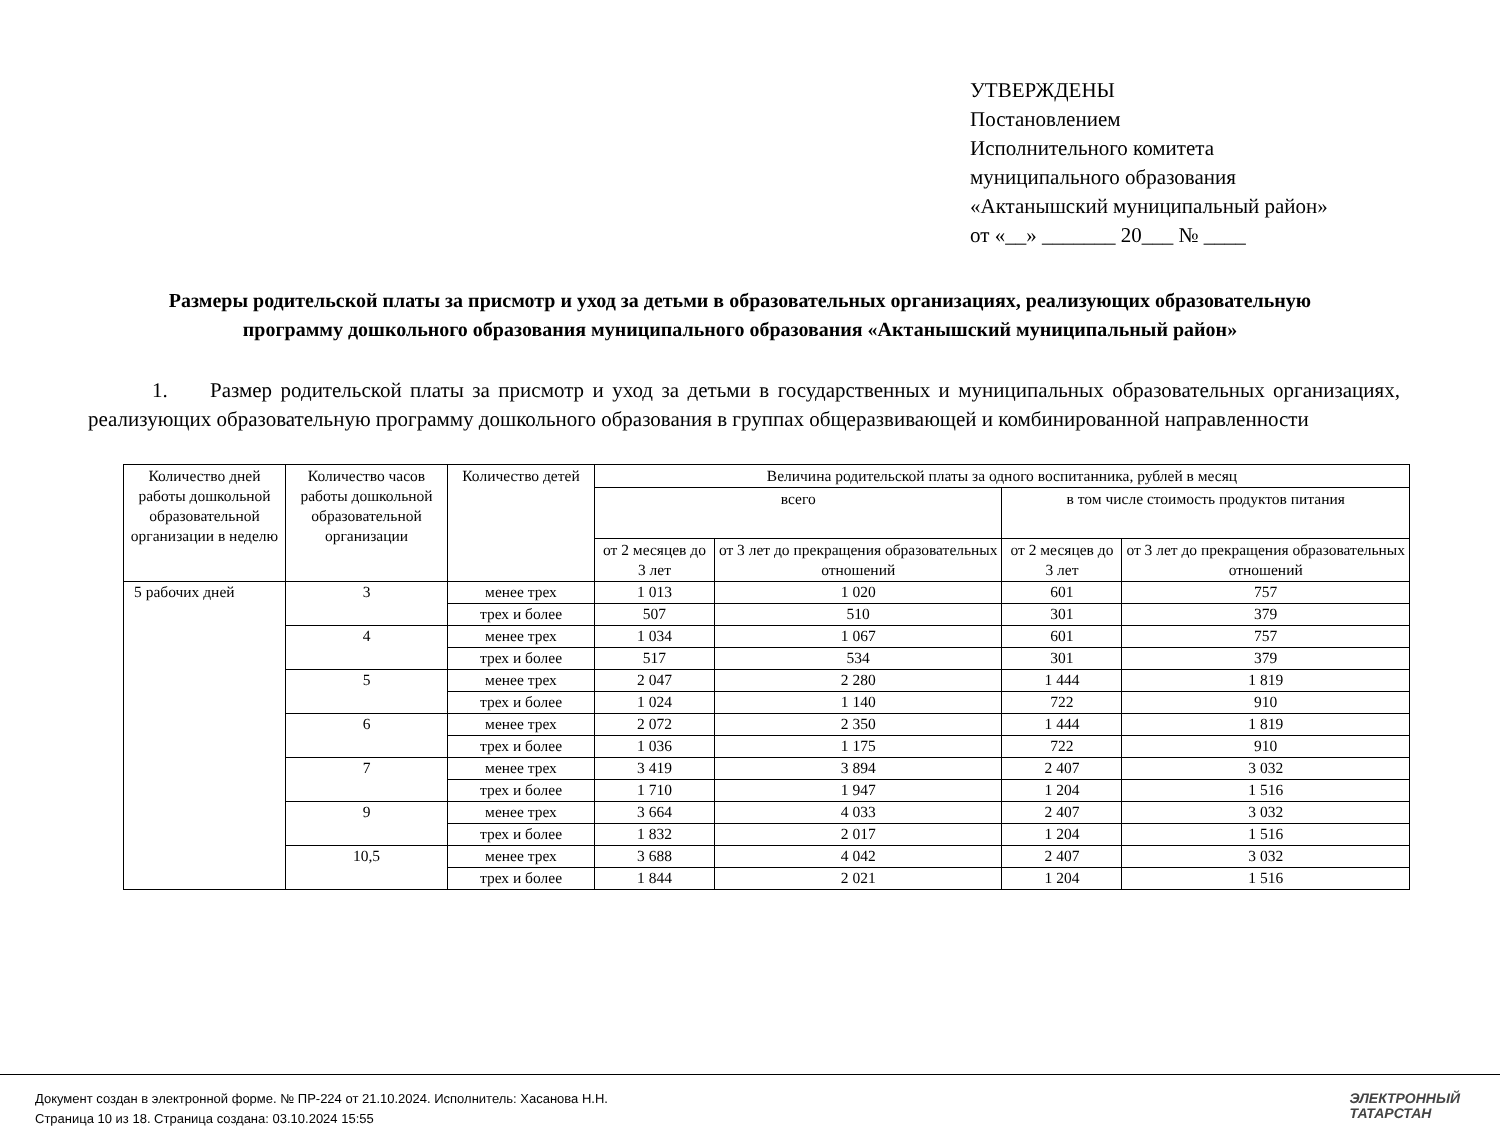УТВЕРЖДЕНЫ
Постановлением
Исполнительного комитета
муниципального образования
«Актанышский муниципальный район»
от «__» _______ 20___ № ____
Размеры родительской платы за присмотр и уход за детьми в образовательных организациях, реализующих образовательную программу дошкольного образования муниципального образования «Актанышский муниципальный район»
1. Размер родительской платы за присмотр и уход за детьми в государственных и муниципальных образовательных организациях, реализующих образовательную программу дошкольного образования в группах общеразвивающей и комбинированной направленности
| Количество дней работы дошкольной образовательной организации в неделю | Количество часов работы дошкольной образовательной организации | Количество детей | Величина родительской платы за одного воспитанника, рублей в месяц | | | |
| --- | --- | --- | --- | --- | --- | --- |
| | | | всего | | в том числе стоимость продуктов питания | |
| | | | от 2 месяцев до 3 лет | от 3 лет до прекращения образовательных отношений | от 2 месяцев до 3 лет | от 3 лет до прекращения образовательных отношений |
| 5 рабочих дней | 3 | менее трех | 1 013 | 1 020 | 601 | 757 |
| | | трех и более | 507 | 510 | 301 | 379 |
| | 4 | менее трех | 1 034 | 1 067 | 601 | 757 |
| | | трех и более | 517 | 534 | 301 | 379 |
| | 5 | менее трех | 2 047 | 2 280 | 1 444 | 1 819 |
| | | трех и более | 1 024 | 1 140 | 722 | 910 |
| | 6 | менее трех | 2 072 | 2 350 | 1 444 | 1 819 |
| | | трех и более | 1 036 | 1 175 | 722 | 910 |
| | 7 | менее трех | 3 419 | 3 894 | 2 407 | 3 032 |
| | | трех и более | 1 710 | 1 947 | 1 204 | 1 516 |
| | 9 | менее трех | 3 664 | 4 033 | 2 407 | 3 032 |
| | | трех и более | 1 832 | 2 017 | 1 204 | 1 516 |
| | 10,5 | менее трех | 3 688 | 4 042 | 2 407 | 3 032 |
| | | трех и более | 1 844 | 2 021 | 1 204 | 1 516 |
Документ создан в электронной форме. № ПР-224 от 21.10.2024. Исполнитель: Хасанова Н.Н.
Страница 10 из 18. Страница создана: 03.10.2024 15:55
ЭЛЕКТРОННЫЙ
ТАТАРСТАН